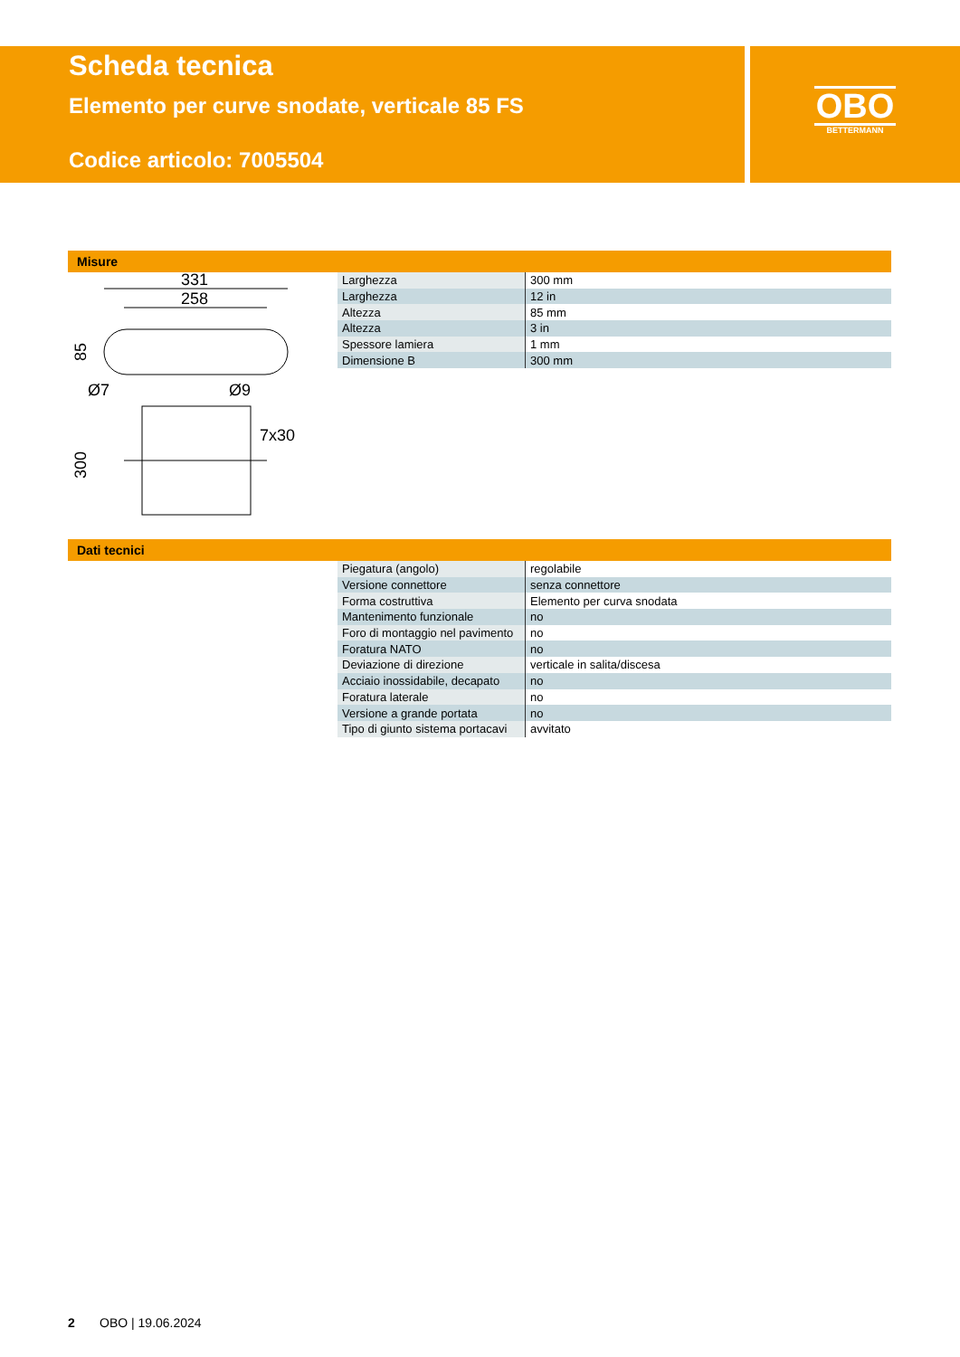Scheda tecnica
Elemento per curve snodate, verticale 85 FS
Codice articolo: 7005504
OBO
BETTERMANN
Misure
331
258
85
Ø7
Ø9
7x30
300
| Larghezza | 300 mm |
| Larghezza | 12 in |
| Altezza | 85 mm |
| Altezza | 3 in |
| Spessore lamiera | 1 mm |
| Dimensione B | 300 mm |
Dati tecnici
| Piegatura (angolo) | regolabile |
| Versione connettore | senza connettore |
| Forma costruttiva | Elemento per curva snodata |
| Mantenimento funzionale | no |
| Foro di montaggio nel pavimento | no |
| Foratura NATO | no |
| Deviazione di direzione | verticale in salita/discesa |
| Acciaio inossidabile, decapato | no |
| Foratura laterale | no |
| Versione a grande portata | no |
| Tipo di giunto sistema portacavi | avvitato |
2 OBO | 19.06.2024